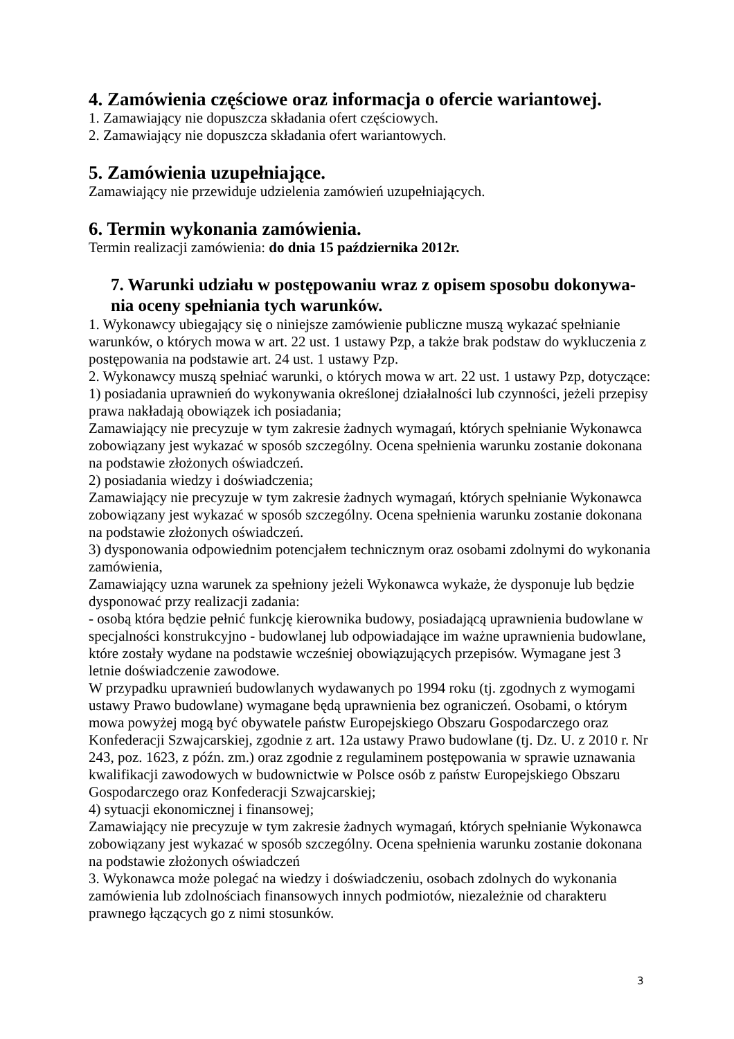4. Zamówienia częściowe oraz informacja o ofercie wariantowej.
1. Zamawiający nie dopuszcza składania ofert częściowych.
2. Zamawiający nie dopuszcza składania ofert wariantowych.
5. Zamówienia uzupełniające.
Zamawiający nie przewiduje udzielenia zamówień uzupełniających.
6. Termin wykonania zamówienia.
Termin realizacji zamówienia: do dnia 15 października 2012r.
7. Warunki udziału w postępowaniu wraz z opisem sposobu dokonywa-nia oceny spełniania tych warunków.
1. Wykonawcy ubiegający się o niniejsze zamówienie publiczne muszą wykazać spełnianie warunków, o których mowa w art. 22 ust. 1 ustawy Pzp, a także brak podstaw do wykluczenia z postępowania na podstawie art. 24 ust. 1 ustawy Pzp.
2. Wykonawcy muszą spełniać warunki, o których mowa w art. 22 ust. 1 ustawy Pzp, dotyczące:
1) posiadania uprawnień do wykonywania określonej działalności lub czynności, jeżeli przepisy prawa nakładają obowiązek ich posiadania;
Zamawiający nie precyzuje w tym zakresie żadnych wymagań, których spełnianie Wykonawca zobowiązany jest wykazać w sposób szczególny. Ocena spełnienia warunku zostanie dokonana na podstawie złożonych oświadczeń.
2) posiadania wiedzy i doświadczenia;
Zamawiający nie precyzuje w tym zakresie żadnych wymagań, których spełnianie Wykonawca zobowiązany jest wykazać w sposób szczególny. Ocena spełnienia warunku zostanie dokonana na podstawie złożonych oświadczeń.
3) dysponowania odpowiednim potencjałem technicznym oraz osobami zdolnymi do wykonania zamówienia,
Zamawiający uzna warunek za spełniony jeżeli Wykonawca wykaże, że dysponuje lub będzie dysponować przy realizacji zadania:
- osobą która będzie pełnić funkcję kierownika budowy, posiadającą uprawnienia budowlane w specjalności konstrukcyjno - budowlanej lub odpowiadające im ważne uprawnienia budowlane, które zostały wydane na podstawie wcześniej obowiązujących przepisów. Wymagane jest 3 letnie doświadczenie zawodowe.
W przypadku uprawnień budowlanych wydawanych po 1994 roku (tj. zgodnych z wymogami ustawy Prawo budowlane) wymagane będą uprawnienia bez ograniczeń. Osobami, o którym mowa powyżej mogą być obywatele państw Europejskiego Obszaru Gospodarczego oraz Konfederacji Szwajcarskiej, zgodnie z art. 12a ustawy Prawo budowlane (tj. Dz. U. z 2010 r. Nr 243, poz. 1623, z późn. zm.) oraz zgodnie z regulaminem postępowania w sprawie uznawania kwalifikacji zawodowych w budownictwie w Polsce osób z państw Europejskiego Obszaru Gospodarczego oraz Konfederacji Szwajcarskiej;
4) sytuacji ekonomicznej i finansowej;
Zamawiający nie precyzuje w tym zakresie żadnych wymagań, których spełnianie Wykonawca zobowiązany jest wykazać w sposób szczególny. Ocena spełnienia warunku zostanie dokonana na podstawie złożonych oświadczeń
3. Wykonawca może polegać na wiedzy i doświadczeniu, osobach zdolnych do wykonania zamówienia lub zdolnościach finansowych innych podmiotów, niezależnie od charakteru prawnego łączących go z nimi stosunków.
3